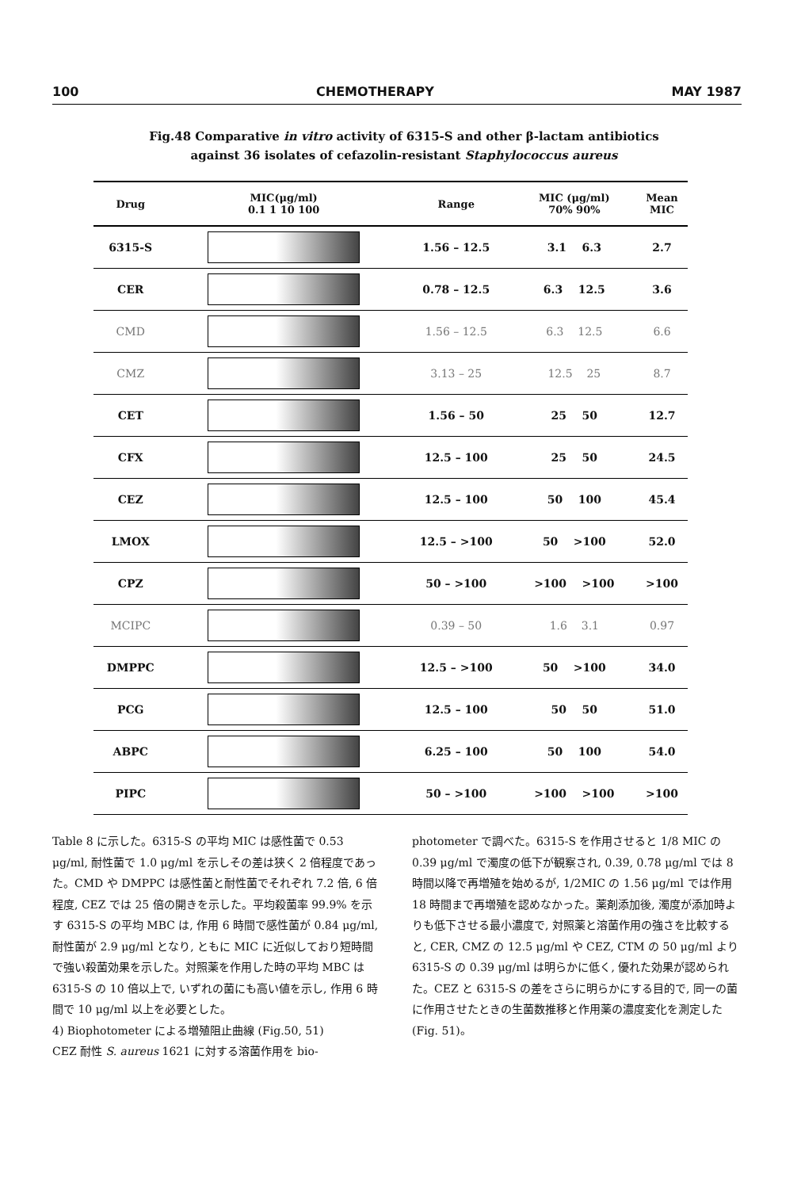100 CHEMOTHERAPY MAY 1987
Fig.48 Comparative in vitro activity of 6315-S and other β-lactam antibiotics against 36 isolates of cefazolin-resistant Staphylococcus aureus
| Drug | MIC(μg/ml) 0.1 1 10 100 | Range | MIC (μg/ml) 70% 90% | Mean MIC |
| --- | --- | --- | --- | --- |
| 6315-S | | 1.56 – 12.5 | 3.1 6.3 | 2.7 |
| CER | | 0.78 – 12.5 | 6.3 12.5 | 3.6 |
| CMD | | 1.56 – 12.5 | 6.3 12.5 | 6.6 |
| CMZ | | 3.13 – 25 | 12.5 25 | 8.7 |
| CET | | 1.56 – 50 | 25 50 | 12.7 |
| CFX | | 12.5 – 100 | 25 50 | 24.5 |
| CEZ | | 12.5 – 100 | 50 100 | 45.4 |
| LMOX | | 12.5 – >100 | 50 >100 | 52.0 |
| CPZ | | 50 – >100 | >100 >100 | >100 |
| MCIPC | | 0.39 – 50 | 1.6 3.1 | 0.97 |
| DMPPC | | 12.5 – >100 | 50 >100 | 34.0 |
| PCG | | 12.5 – 100 | 50 50 | 51.0 |
| ABPC | | 6.25 – 100 | 50 100 | 54.0 |
| PIPC | | 50 – >100 | >100 >100 | >100 |
Table 8 に示した。6315-S の平均 MIC は感性菌で 0.53 μg/ml, 耐性菌で 1.0 μg/ml を示しその差は狭く 2 倍程度であった。CMD や DMPPC は感性菌と耐性菌でそれぞれ 7.2 倍, 6 倍程度, CEZ では 25 倍の開きを示した。平均殺菌率 99.9% を示す 6315-S の平均 MBC は, 作用 6 時間で感性菌が 0.84 μg/ml, 耐性菌が 2.9 μg/ml となり, ともに MIC に近似しており短時間で強い殺菌効果を示した。対照薬を作用した時の平均 MBC は 6315-S の 10 倍以上で, いずれの菌にも高い値を示し, 作用 6 時間で 10 μg/ml 以上を必要とした。
4) Biophotometer による増殖阻止曲線 (Fig.50, 51)
CEZ 耐性 S. aureus 1621 に対する溶菌作用を bio-
photometer で調べた。6315-S を作用させると 1/8 MIC の 0.39 μg/ml で濁度の低下が観察され, 0.39, 0.78 μg/ml では 8 時間以降で再増殖を始めるが, 1/2MIC の 1.56 μg/ml では作用 18 時間まで再増殖を認めなかった。薬剤添加後, 濁度が添加時よりも低下させる最小濃度で, 対照薬と溶菌作用の強さを比較すると, CER, CMZ の 12.5 μg/ml や CEZ, CTM の 50 μg/ml より 6315-S の 0.39 μg/ml は明らかに低く, 優れた効果が認められた。CEZ と 6315-S の差をさらに明らかにする目的で, 同一の菌に作用させたときの生菌数推移と作用薬の濃度変化を測定した (Fig. 51)。